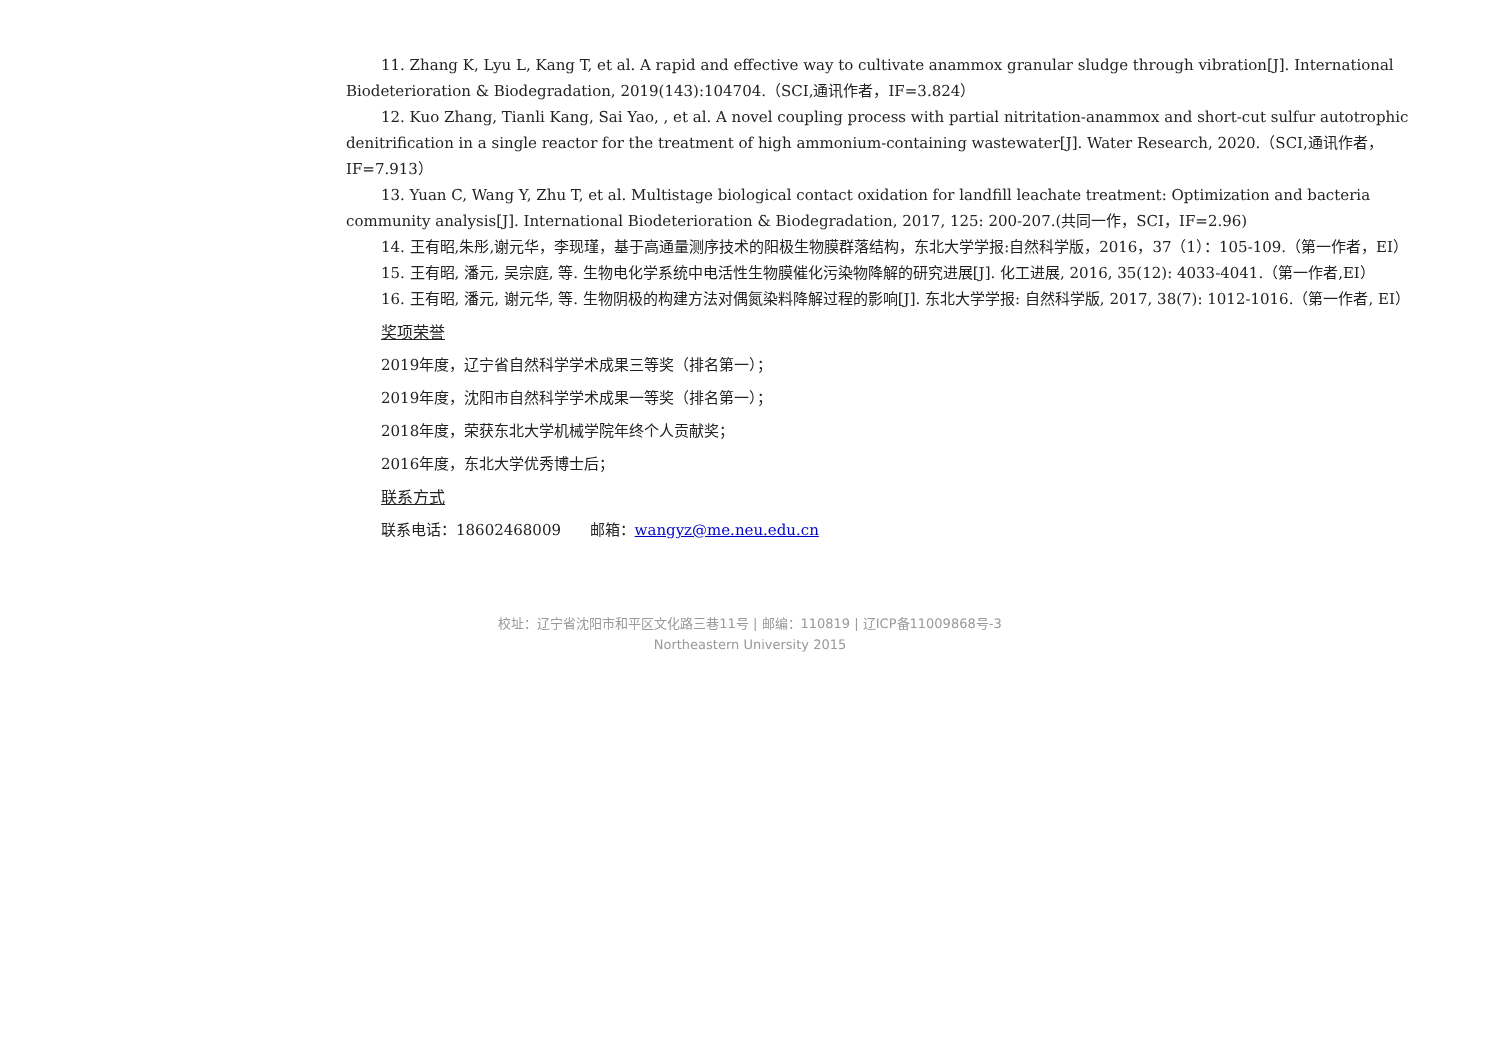11. Zhang K, Lyu L, Kang T, et al. A rapid and effective way to cultivate anammox granular sludge through vibration[J]. International Biodeterioration & Biodegradation, 2019(143):104704.（SCI,通讯作者，IF=3.824）
12. Kuo Zhang, Tianli Kang, Sai Yao, , et al. A novel coupling process with partial nitritation-anammox and short-cut sulfur autotrophic denitrification in a single reactor for the treatment of high ammonium-containing wastewater[J]. Water Research, 2020.（SCI,通讯作者，IF=7.913）
13. Yuan C, Wang Y, Zhu T, et al. Multistage biological contact oxidation for landfill leachate treatment: Optimization and bacteria community analysis[J]. International Biodeterioration & Biodegradation, 2017, 125: 200-207.(共同一作，SCI，IF=2.96)
14. 王有昭,朱彤,谢元华，李现瑾，基于高通量测序技术的阳极生物膜群落结构，东北大学学报:自然科学版，2016，37（1）：105-109.（第一作者，EI）
15. 王有昭, 潘元, 吴宗庭, 等. 生物电化学系统中电活性生物膜催化污染物降解的研究进展[J]. 化工进展, 2016, 35(12): 4033-4041.（第一作者,EI）
16. 王有昭, 潘元, 谢元华, 等. 生物阴极的构建方法对偶氮染料降解过程的影响[J]. 东北大学学报: 自然科学版, 2017, 38(7): 1012-1016.（第一作者, EI）
奖项荣誉
2019年度，辽宁省自然科学学术成果三等奖（排名第一）；
2019年度，沈阳市自然科学学术成果一等奖（排名第一）；
2018年度，荣获东北大学机械学院年终个人贡献奖；
2016年度，东北大学优秀博士后；
联系方式
联系电话：18602468009 邮箱：wangyz@me.neu.edu.cn
校址：辽宁省沈阳市和平区文化路三巷11号 | 邮编：110819 | 辽ICP备11009868号-3
Northeastern University 2015